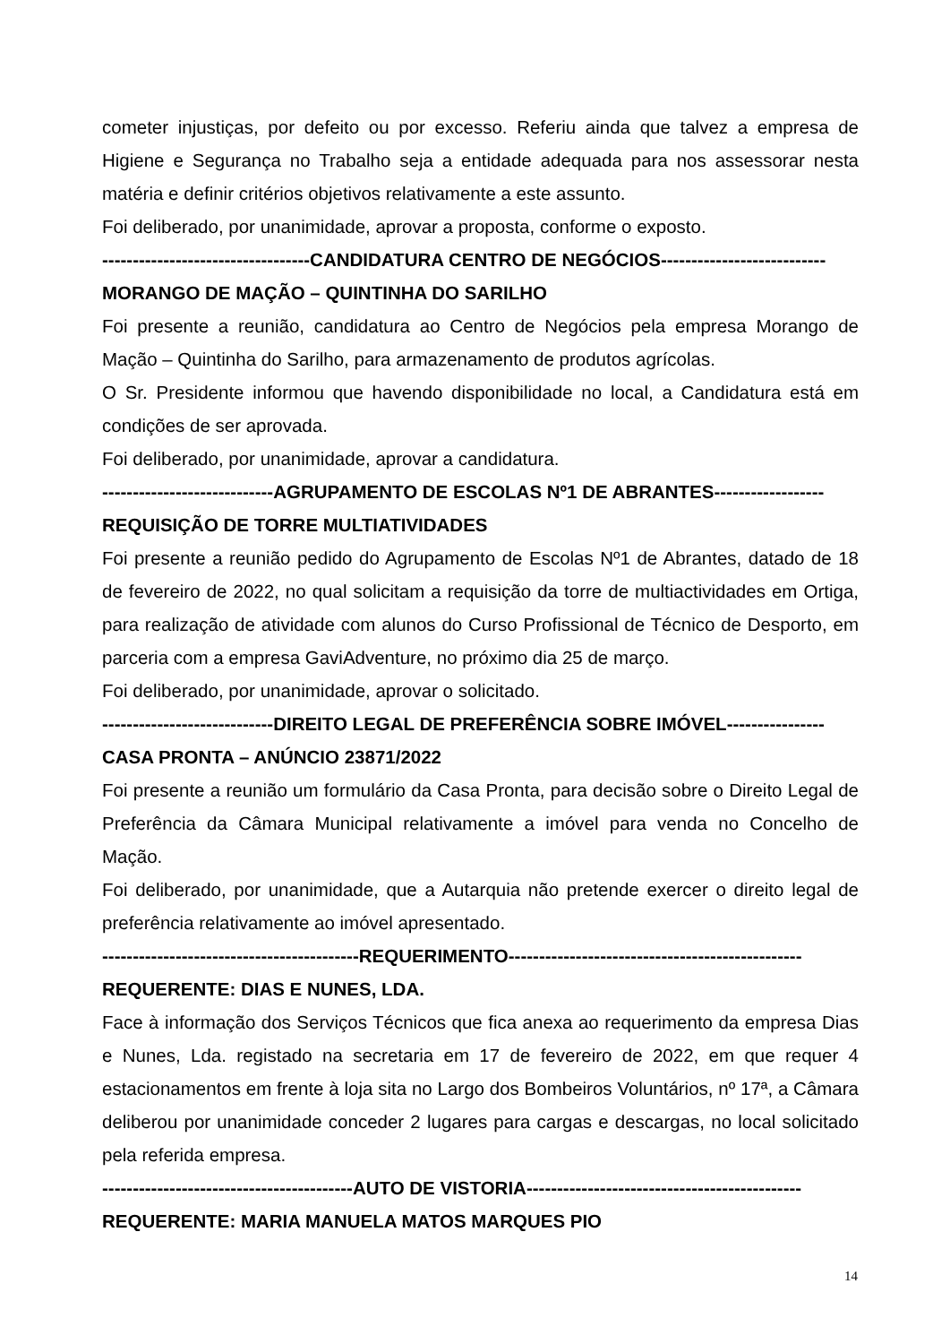cometer injustiças, por defeito ou por excesso. Referiu ainda que talvez a empresa de Higiene e Segurança no Trabalho seja a entidade adequada para nos assessorar nesta matéria e definir critérios objetivos relativamente a este assunto.
Foi deliberado, por unanimidade, aprovar a proposta, conforme o exposto.
----------------------------------CANDIDATURA CENTRO DE NEGÓCIOS---------------------------
MORANGO DE MAÇÃO – QUINTINHA DO SARILHO
Foi presente a reunião, candidatura ao Centro de Negócios pela empresa Morango de Mação – Quintinha do Sarilho, para armazenamento de produtos agrícolas.
O Sr. Presidente informou que havendo disponibilidade no local, a Candidatura está em condições de ser aprovada.
Foi deliberado, por unanimidade, aprovar a candidatura.
----------------------------AGRUPAMENTO DE ESCOLAS Nº1 DE ABRANTES------------------
REQUISIÇÃO DE TORRE MULTIATIVIDADES
Foi presente a reunião pedido do Agrupamento de Escolas Nº1 de Abrantes, datado de 18 de fevereiro de 2022, no qual solicitam a requisição da torre de multiactividades em Ortiga, para realização de atividade com alunos do Curso Profissional de Técnico de Desporto, em parceria com a empresa GaviAdventure, no próximo dia 25 de março.
Foi deliberado, por unanimidade, aprovar o solicitado.
----------------------------DIREITO LEGAL DE PREFERÊNCIA SOBRE IMÓVEL----------------
CASA PRONTA – ANÚNCIO 23871/2022
Foi presente a reunião um formulário da Casa Pronta, para decisão sobre o Direito Legal de Preferência da Câmara Municipal relativamente a imóvel para venda no Concelho de Mação.
Foi deliberado, por unanimidade, que a Autarquia não pretende exercer o direito legal de preferência relativamente ao imóvel apresentado.
------------------------------------------REQUERIMENTO------------------------------------------------
REQUERENTE: DIAS E NUNES, LDA.
Face à informação dos Serviços Técnicos que fica anexa ao requerimento da empresa Dias e Nunes, Lda. registado na secretaria em 17 de fevereiro de 2022, em que requer 4 estacionamentos em frente à loja sita no Largo dos Bombeiros Voluntários, nº 17ª, a Câmara deliberou por unanimidade conceder 2 lugares para cargas e descargas, no local solicitado pela referida empresa.
-----------------------------------------AUTO DE VISTORIA---------------------------------------------
REQUERENTE: MARIA MANUELA MATOS MARQUES PIO
14